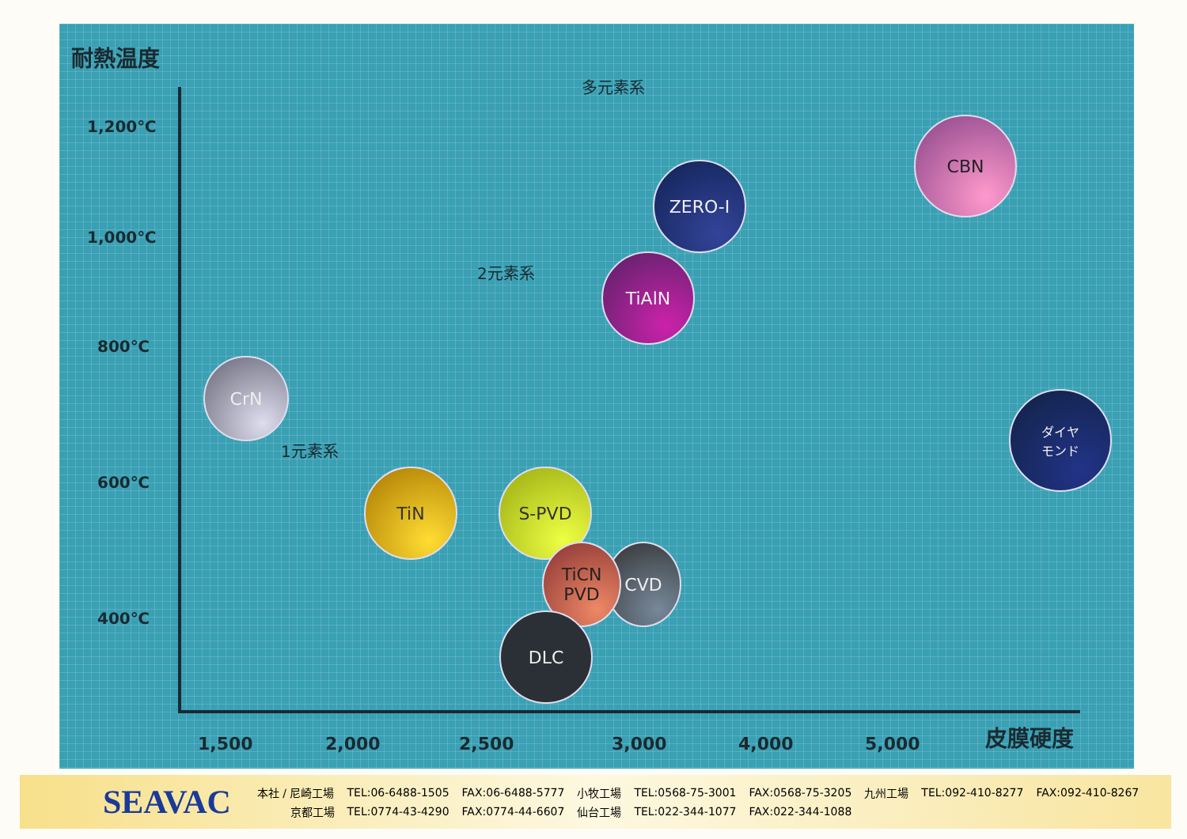耐熱温度
1,200℃
1,000℃
800℃
600℃
400℃
多元素系
2元素系
1元素系
CrN
TiN S-PVD
CVD
TiCN
PVD
DLC
TiAlN
ZERO-I
CBN
ダイヤ
モンド
1,500 2,000 2,500 3,000 4,000 5,000 皮膜硬度
SEAVAC
| 本社 / 尼崎工場 | TEL:06-6488-1505 | FAX:06-6488-5777 | 小牧工場 | TEL:0568-75-3001 | FAX:0568-75-3205 | 九州工場 | TEL:092-410-8277 | FAX:092-410-8267 |
| 京都工場 | TEL:0774-43-4290 | FAX:0774-44-6607 | 仙台工場 | TEL:022-344-1077 | FAX:022-344-1088 | | | |